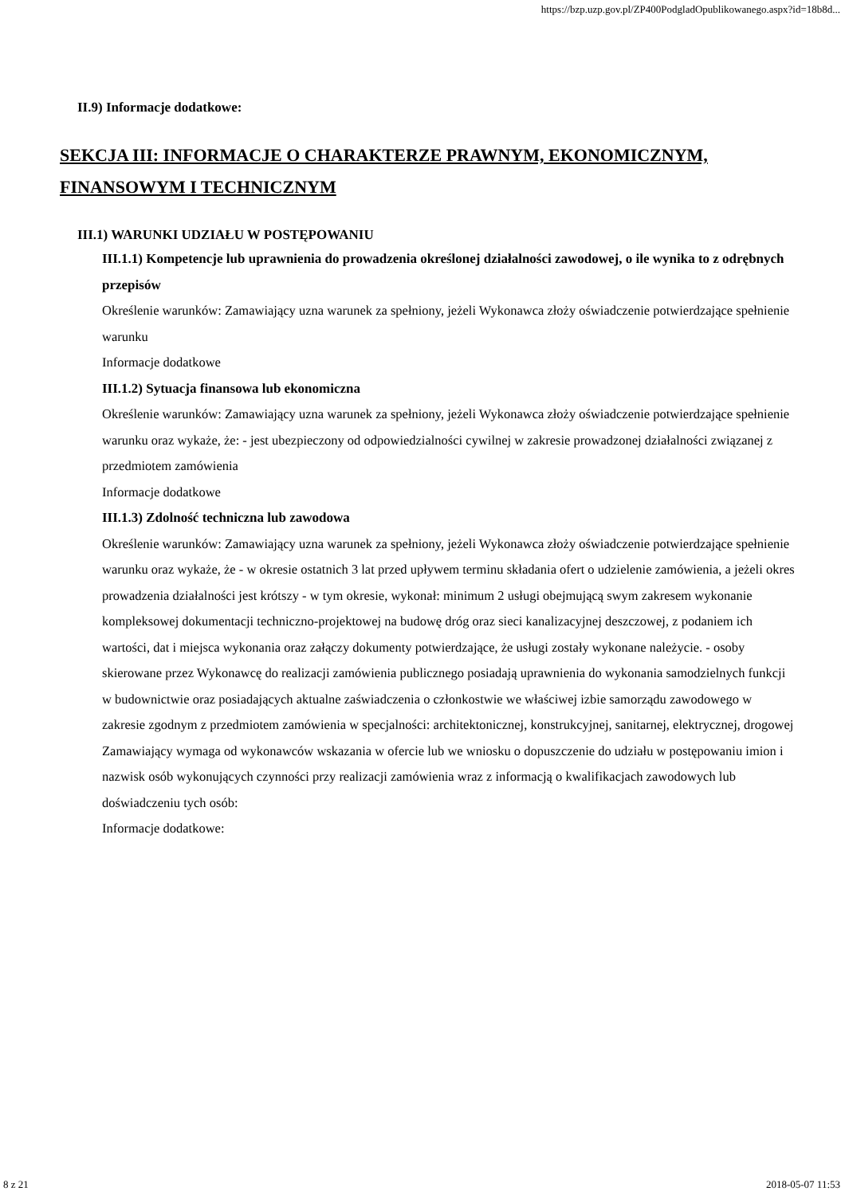https://bzp.uzp.gov.pl/ZP400PodgladOpublikowanego.aspx?id=18b8d...
II.9) Informacje dodatkowe:
SEKCJA III: INFORMACJE O CHARAKTERZE PRAWNYM, EKONOMICZNYM, FINANSOWYM I TECHNICZNYM
III.1) WARUNKI UDZIAŁU W POSTĘPOWANIU
III.1.1) Kompetencje lub uprawnienia do prowadzenia określonej działalności zawodowej, o ile wynika to z odrębnych przepisów
Określenie warunków: Zamawiający uzna warunek za spełniony, jeżeli Wykonawca złoży oświadczenie potwierdzające spełnienie warunku
Informacje dodatkowe
III.1.2) Sytuacja finansowa lub ekonomiczna
Określenie warunków: Zamawiający uzna warunek za spełniony, jeżeli Wykonawca złoży oświadczenie potwierdzające spełnienie warunku oraz wykaże, że: - jest ubezpieczony od odpowiedzialności cywilnej w zakresie prowadzonej działalności związanej z przedmiotem zamówienia
Informacje dodatkowe
III.1.3) Zdolność techniczna lub zawodowa
Określenie warunków: Zamawiający uzna warunek za spełniony, jeżeli Wykonawca złoży oświadczenie potwierdzające spełnienie warunku oraz wykaże, że - w okresie ostatnich 3 lat przed upływem terminu składania ofert o udzielenie zamówienia, a jeżeli okres prowadzenia działalności jest krótszy - w tym okresie, wykonał: minimum 2 usługi obejmującą swym zakresem wykonanie kompleksowej dokumentacji techniczno-projektowej na budowę dróg oraz sieci kanalizacyjnej deszczowej, z podaniem ich wartości, dat i miejsca wykonania oraz załączy dokumenty potwierdzające, że usługi zostały wykonane należycie. - osoby skierowane przez Wykonawcę do realizacji zamówienia publicznego posiadają uprawnienia do wykonania samodzielnych funkcji w budownictwie oraz posiadających aktualne zaświadczenia o członkostwie we właściwej izbie samorządu zawodowego w zakresie zgodnym z przedmiotem zamówienia w specjalności: architektonicznej, konstrukcyjnej, sanitarnej, elektrycznej, drogowej
Zamawiający wymaga od wykonawców wskazania w ofercie lub we wniosku o dopuszczenie do udziału w postępowaniu imion i nazwisk osób wykonujących czynności przy realizacji zamówienia wraz z informacją o kwalifikacjach zawodowych lub doświadczeniu tych osób:
Informacje dodatkowe:
8 z 21 2018-05-07 11:53